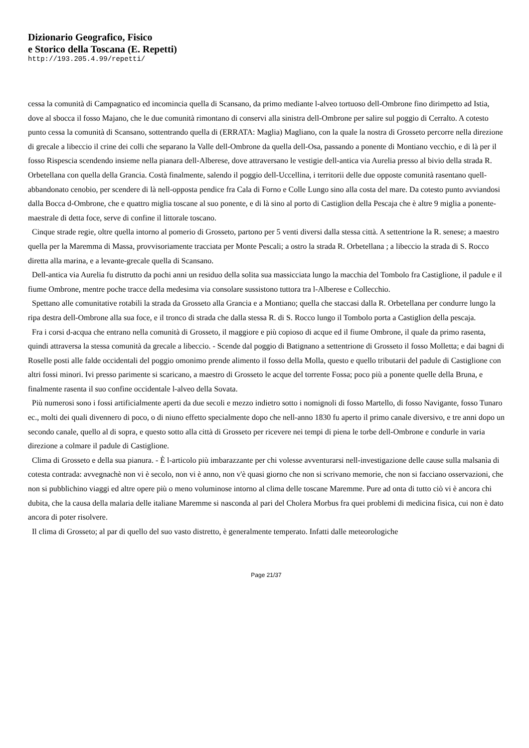Dizionario Geografico, Fisico
e Storico della Toscana (E. Repetti)
http://193.205.4.99/repetti/
cessa la comunità di Campagnatico ed incomincia quella di Scansano, da primo mediante l-alveo tortuoso dell-Ombrone fino dirimpetto ad Istia, dove al sbocca il fosso Majano, che le due comunità rimontano di conservi alla sinistra dell-Ombrone per salire sul poggio di Cerralto. A cotesto punto cessa la comunità di Scansano, sottentrando quella di (ERRATA: Maglia) Magliano, con la quale la nostra di Grosseto percorre nella direzione di grecale a libeccio il crine dei colli che separano la Valle dell-Ombrone da quella dell-Osa, passando a ponente di Montiano vecchio, e di là per il fosso Rispescia scendendo insieme nella pianara dell-Alberese, dove attraversano le vestigie dell-antica via Aurelia presso al bivio della strada R. Orbetellana con quella della Grancia. Costà finalmente, salendo il poggio dell-Uccellina, i territorii delle due opposte comunità rasentano quell-abbandonato cenobio, per scendere di là nell-opposta pendice fra Cala di Forno e Colle Lungo sino alla costa del mare. Da cotesto punto avviandosi dalla Bocca d-Ombrone, che e quattro miglia toscane al suo ponente, e di là sino al porto di Castiglion della Pescaja che è altre 9 miglia a ponente-maestrale di detta foce, serve di confine il littorale toscano.
Cinque strade regie, oltre quella intorno al pomerio di Grosseto, partono per 5 venti diversi dalla stessa città. A settentrione la R. senese; a maestro quella per la Maremma di Massa, provvisoriamente tracciata per Monte Pescali; a ostro la strada R. Orbetellana ; a libeccio la strada di S. Rocco diretta alla marina, e a levante-grecale quella di Scansano.
Dell-antica via Aurelia fu distrutto da pochi anni un residuo della solita sua massicciata lungo la macchia del Tombolo fra Castiglione, il padule e il fiume Ombrone, mentre poche tracce della medesima via consolare sussistono tuttora tra l-Alberese e Collecchio.
Spettano alle comunitative rotabili la strada da Grosseto alla Grancia e a Montiano; quella che staccasi dalla R. Orbetellana per condurre lungo la ripa destra dell-Ombrone alla sua foce, e il tronco di strada che dalla stessa R. di S. Rocco lungo il Tombolo porta a Castiglion della pescaja.
Fra i corsi d-acqua che entrano nella comunità di Grosseto, il maggiore e più copioso di acque ed il fiume Ombrone, il quale da primo rasenta, quindi attraversa la stessa comunità da grecale a libeccio. - Scende dal poggio di Batignano a settentrione di Grosseto il fosso Molletta; e dai bagni di Roselle posti alle falde occidentali del poggio omonimo prende alimento il fosso della Molla, questo e quello tributarii del padule di Castiglione con altri fossi minori. Ivi presso parimente si scaricano, a maestro di Grosseto le acque del torrente Fossa; poco più a ponente quelle della Bruna, e finalmente rasenta il suo confine occidentale l-alveo della Sovata.
Più numerosi sono i fossi artificialmente aperti da due secoli e mezzo indietro sotto i nomignoli di fosso Martello, di fosso Navigante, fosso Tunaro ec., molti dei quali divennero di poco, o di niuno effetto specialmente dopo che nell-anno 1830 fu aperto il primo canale diversivo, e tre anni dopo un secondo canale, quello al di sopra, e questo sotto alla città di Grosseto per ricevere nei tempi di piena le torbe dell-Ombrone e condurle in varia direzione a colmare il padule di Castiglione.
Clima di Grosseto e della sua pianura. - È l-articolo più imbarazzante per chi volesse avventurarsi nell-investigazione delle cause sulla malsanìa di cotesta contrada: avvegnachè non vi è secolo, non vi è anno, non v'è quasi giorno che non si scrivano memorie, che non si facciano osservazioni, che non si pubblichino viaggi ed altre opere più o meno voluminose intorno al clima delle toscane Maremme. Pure ad onta di tutto ciò vi è ancora chi dubita, che la causa della malaria delle italiane Maremme si nasconda al pari del Cholera Morbus fra quei problemi di medicina fisica, cui non è dato ancora di poter risolvere.
Il clima di Grosseto; al par di quello del suo vasto distretto, è generalmente temperato. Infatti dalle meteorologiche
Page 21/37